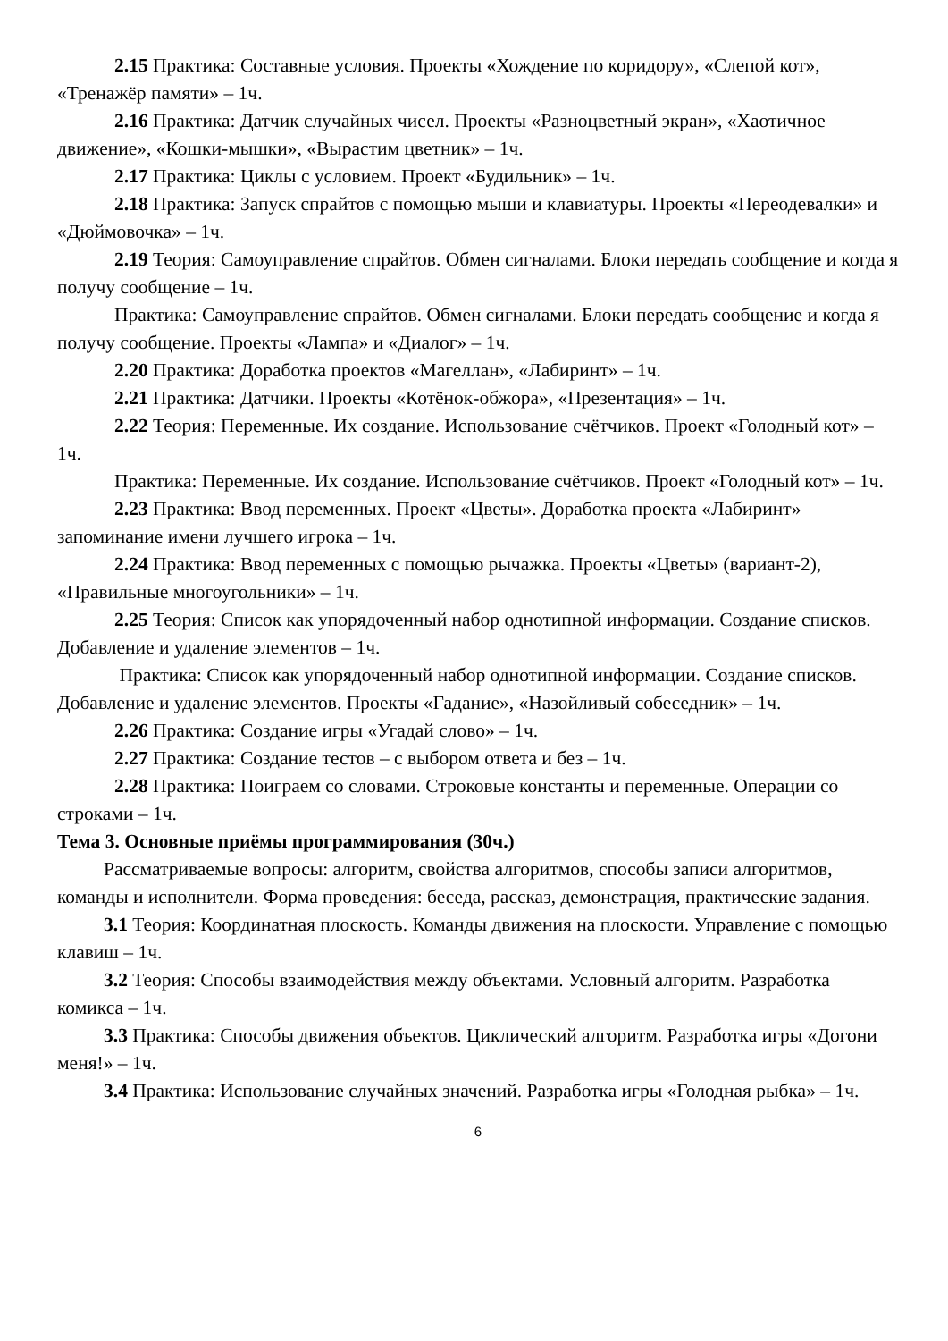2.15 Практика: Составные условия. Проекты «Хождение по коридору», «Слепой кот», «Тренажёр памяти» – 1ч.
2.16 Практика: Датчик случайных чисел. Проекты «Разноцветный экран», «Хаотичное движение», «Кошки-мышки», «Вырастим цветник» – 1ч.
2.17 Практика: Циклы с условием. Проект «Будильник» – 1ч.
2.18 Практика: Запуск спрайтов с помощью мыши и клавиатуры. Проекты «Переодевалки» и «Дюймовочка» – 1ч.
2.19 Теория: Самоуправление спрайтов. Обмен сигналами. Блоки передать сообщение и когда я получу сообщение – 1ч.
Практика: Самоуправление спрайтов. Обмен сигналами. Блоки передать сообщение и когда я получу сообщение. Проекты «Лампа» и «Диалог» – 1ч.
2.20 Практика: Доработка проектов «Магеллан», «Лабиринт» – 1ч.
2.21 Практика: Датчики. Проекты «Котёнок-обжора», «Презентация» – 1ч.
2.22 Теория: Переменные. Их создание. Использование счётчиков. Проект «Голодный кот» – 1ч.
Практика: Переменные. Их создание. Использование счётчиков. Проект «Голодный кот» – 1ч.
2.23 Практика: Ввод переменных. Проект «Цветы». Доработка проекта «Лабиринт» запоминание имени лучшего игрока – 1ч.
2.24 Практика: Ввод переменных с помощью рычажка. Проекты «Цветы» (вариант-2), «Правильные многоугольники» – 1ч.
2.25 Теория: Список как упорядоченный набор однотипной информации. Создание списков. Добавление и удаление элементов – 1ч.
Практика: Список как упорядоченный набор однотипной информации. Создание списков. Добавление и удаление элементов. Проекты «Гадание», «Назойливый собеседник» – 1ч.
2.26 Практика: Создание игры «Угадай слово» – 1ч.
2.27 Практика: Создание тестов – с выбором ответа и без – 1ч.
2.28 Практика: Поиграем со словами. Строковые константы и переменные. Операции со строками – 1ч.
Тема 3. Основные приёмы программирования (30ч.)
Рассматриваемые вопросы: алгоритм, свойства алгоритмов, способы записи алгоритмов, команды и исполнители. Форма проведения: беседа, рассказ, демонстрация, практические задания.
3.1 Теория: Координатная плоскость. Команды движения на плоскости. Управление с помощью клавиш – 1ч.
3.2 Теория: Способы взаимодействия между объектами. Условный алгоритм. Разработка комикса – 1ч.
3.3 Практика: Способы движения объектов. Циклический алгоритм. Разработка игры «Догони меня!» – 1ч.
3.4 Практика: Использование случайных значений. Разработка игры «Голодная рыбка» – 1ч.
6